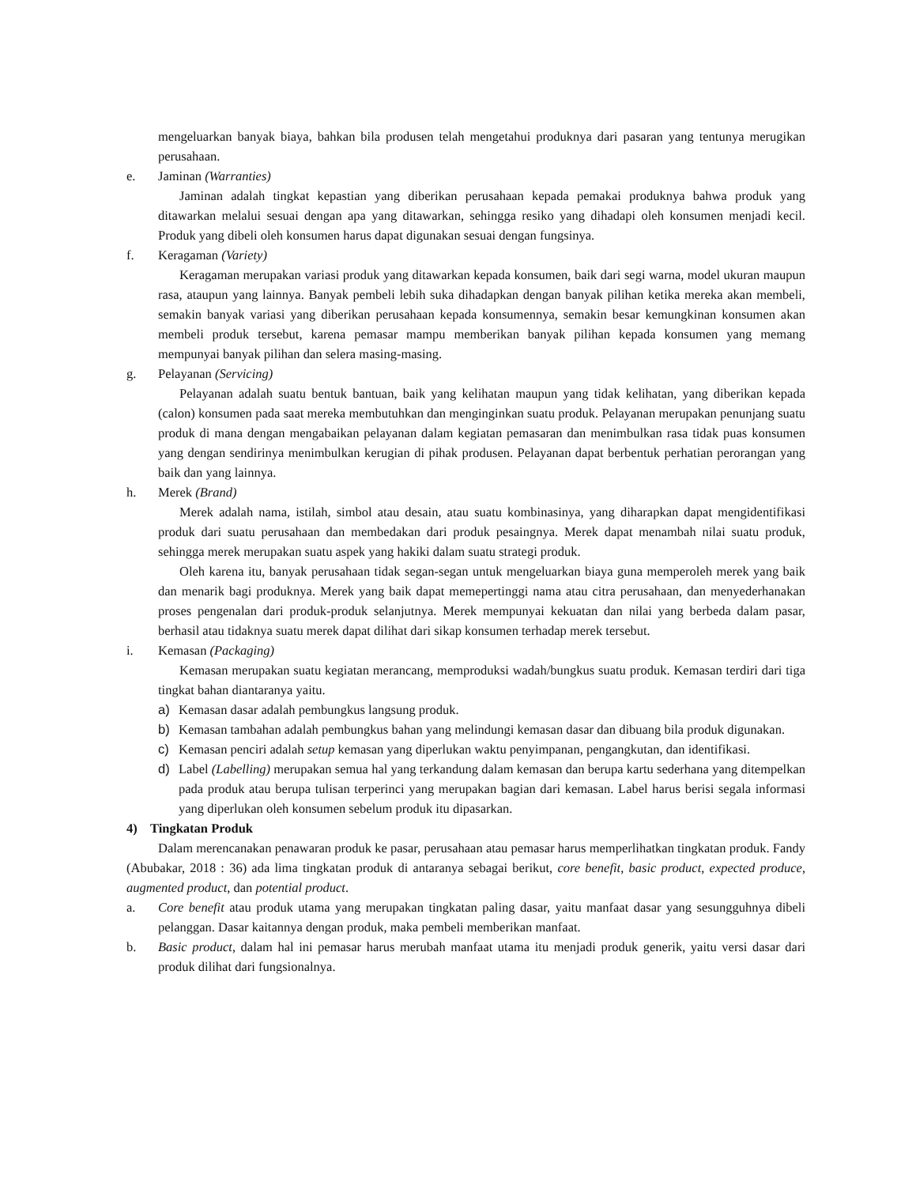mengeluarkan banyak biaya, bahkan bila produsen telah mengetahui produknya dari pasaran yang tentunya merugikan perusahaan.
e. Jaminan (Warranties)
Jaminan adalah tingkat kepastian yang diberikan perusahaan kepada pemakai produknya bahwa produk yang ditawarkan melalui sesuai dengan apa yang ditawarkan, sehingga resiko yang dihadapi oleh konsumen menjadi kecil. Produk yang dibeli oleh konsumen harus dapat digunakan sesuai dengan fungsinya.
f. Keragaman (Variety)
Keragaman merupakan variasi produk yang ditawarkan kepada konsumen, baik dari segi warna, model ukuran maupun rasa, ataupun yang lainnya. Banyak pembeli lebih suka dihadapkan dengan banyak pilihan ketika mereka akan membeli, semakin banyak variasi yang diberikan perusahaan kepada konsumennya, semakin besar kemungkinan konsumen akan membeli produk tersebut, karena pemasar mampu memberikan banyak pilihan kepada konsumen yang memang mempunyai banyak pilihan dan selera masing-masing.
g. Pelayanan (Servicing)
Pelayanan adalah suatu bentuk bantuan, baik yang kelihatan maupun yang tidak kelihatan, yang diberikan kepada (calon) konsumen pada saat mereka membutuhkan dan menginginkan suatu produk. Pelayanan merupakan penunjang suatu produk di mana dengan mengabaikan pelayanan dalam kegiatan pemasaran dan menimbulkan rasa tidak puas konsumen yang dengan sendirinya menimbulkan kerugian di pihak produsen. Pelayanan dapat berbentuk perhatian perorangan yang baik dan yang lainnya.
h. Merek (Brand)
Merek adalah nama, istilah, simbol atau desain, atau suatu kombinasinya, yang diharapkan dapat mengidentifikasi produk dari suatu perusahaan dan membedakan dari produk pesaingnya. Merek dapat menambah nilai suatu produk, sehingga merek merupakan suatu aspek yang hakiki dalam suatu strategi produk.
Oleh karena itu, banyak perusahaan tidak segan-segan untuk mengeluarkan biaya guna memperoleh merek yang baik dan menarik bagi produknya. Merek yang baik dapat memepertinggi nama atau citra perusahaan, dan menyederhanakan proses pengenalan dari produk-produk selanjutnya. Merek mempunyai kekuatan dan nilai yang berbeda dalam pasar, berhasil atau tidaknya suatu merek dapat dilihat dari sikap konsumen terhadap merek tersebut.
i. Kemasan (Packaging)
Kemasan merupakan suatu kegiatan merancang, memproduksi wadah/bungkus suatu produk. Kemasan terdiri dari tiga tingkat bahan diantaranya yaitu.
a) Kemasan dasar adalah pembungkus langsung produk.
b) Kemasan tambahan adalah pembungkus bahan yang melindungi kemasan dasar dan dibuang bila produk digunakan.
c) Kemasan penciri adalah setup kemasan yang diperlukan waktu penyimpanan, pengangkutan, dan identifikasi.
d) Label (Labelling) merupakan semua hal yang terkandung dalam kemasan dan berupa kartu sederhana yang ditempelkan pada produk atau berupa tulisan terperinci yang merupakan bagian dari kemasan. Label harus berisi segala informasi yang diperlukan oleh konsumen sebelum produk itu dipasarkan.
4) Tingkatan Produk
Dalam merencanakan penawaran produk ke pasar, perusahaan atau pemasar harus memperlihatkan tingkatan produk. Fandy (Abubakar, 2018 : 36) ada lima tingkatan produk di antaranya sebagai berikut, core benefit, basic product, expected produce, augmented product, dan potential product.
a. Core benefit atau produk utama yang merupakan tingkatan paling dasar, yaitu manfaat dasar yang sesungguhnya dibeli pelanggan. Dasar kaitannya dengan produk, maka pembeli memberikan manfaat.
b. Basic product, dalam hal ini pemasar harus merubah manfaat utama itu menjadi produk generik, yaitu versi dasar dari produk dilihat dari fungsionalnya.